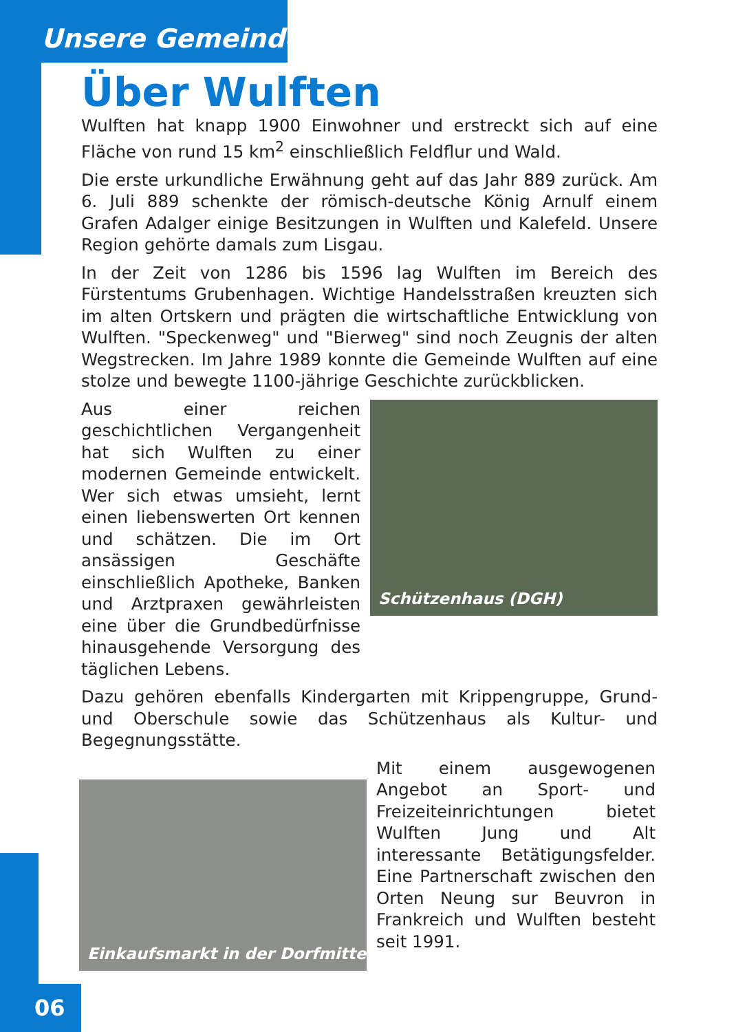Unsere Gemeinde
Über Wulften
Wulften hat knapp 1900 Einwohner und erstreckt sich auf eine Fläche von rund 15 km<sup>2</sup> einschließlich Feldflur und Wald.
Die erste urkundliche Erwähnung geht auf das Jahr 889 zurück. Am 6. Juli 889 schenkte der römisch-deutsche König Arnulf einem Grafen Adalger einige Besitzungen in Wulften und Kalefeld. Unsere Region gehörte damals zum Lisgau.
In der Zeit von 1286 bis 1596 lag Wulften im Bereich des Fürstentums Grubenhagen. Wichtige Handelsstraßen kreuzten sich im alten Ortskern und prägten die wirtschaftliche Entwicklung von Wulften. "Speckenweg" und "Bierweg" sind noch Zeugnis der alten Wegstrecken. Im Jahre 1989 konnte die Gemeinde Wulften auf eine stolze und bewegte 1100-jährige Geschichte zurückblicken.
Aus einer reichen geschichtlichen Vergangenheit hat sich Wulften zu einer modernen Gemeinde entwickelt. Wer sich etwas umsieht, lernt einen liebenswerten Ort kennen und schätzen. Die im Ort ansässigen Geschäfte einschließlich Apotheke, Banken und Arztpraxen gewährleisten eine über die Grundbedürfnisse hinausgehende Versorgung des täglichen Lebens.
Schützenhaus (DGH)
Dazu gehören ebenfalls Kindergarten mit Krippengruppe, Grund- und Oberschule sowie das Schützenhaus als Kultur- und Begegnungsstätte.
Einkaufsmarkt in der Dorfmitte
Mit einem ausgewogenen Angebot an Sport- und Freizeiteinrichtungen bietet Wulften Jung und Alt interessante Betätigungsfelder. Eine Partnerschaft zwischen den Orten Neung sur Beuvron in Frankreich und Wulften besteht seit 1991.
06